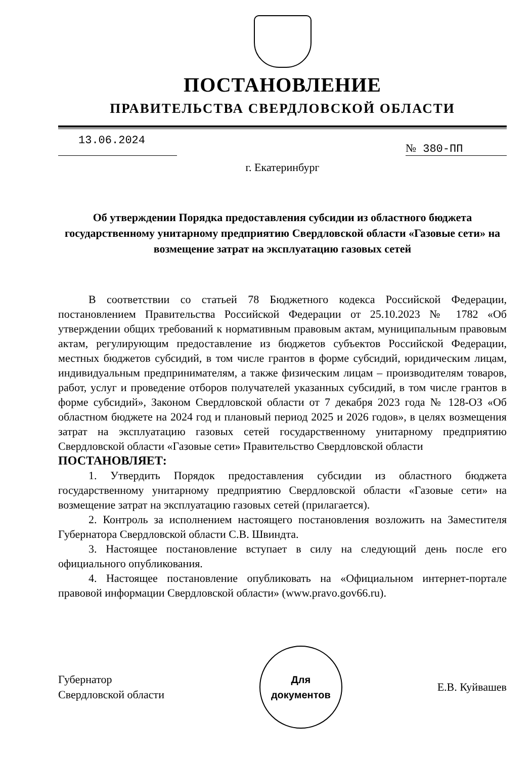ПОСТАНОВЛЕНИЕ
ПРАВИТЕЛЬСТВА СВЕРДЛОВСКОЙ ОБЛАСТИ
13.06.2024
№ 380-ПП
г. Екатеринбург
Об утверждении Порядка предоставления субсидии из областного бюджета государственному унитарному предприятию Свердловской области «Газовые сети» на возмещение затрат на эксплуатацию газовых сетей
В соответствии со статьей 78 Бюджетного кодекса Российской Федерации, постановлением Правительства Российской Федерации от 25.10.2023 № 1782 «Об утверждении общих требований к нормативным правовым актам, муниципальным правовым актам, регулирующим предоставление из бюджетов субъектов Российской Федерации, местных бюджетов субсидий, в том числе грантов в форме субсидий, юридическим лицам, индивидуальным предпринимателям, а также физическим лицам – производителям товаров, работ, услуг и проведение отборов получателей указанных субсидий, в том числе грантов в форме субсидий», Законом Свердловской области от 7 декабря 2023 года № 128-ОЗ «Об областном бюджете на 2024 год и плановый период 2025 и 2026 годов», в целях возмещения затрат на эксплуатацию газовых сетей государственному унитарному предприятию Свердловской области «Газовые сети» Правительство Свердловской области
ПОСТАНОВЛЯЕТ:
1. Утвердить Порядок предоставления субсидии из областного бюджета государственному унитарному предприятию Свердловской области «Газовые сети» на возмещение затрат на эксплуатацию газовых сетей (прилагается).
2. Контроль за исполнением настоящего постановления возложить на Заместителя Губернатора Свердловской области С.В. Швиндта.
3. Настоящее постановление вступает в силу на следующий день после его официального опубликования.
4. Настоящее постановление опубликовать на «Официальном интернет-портале правовой информации Свердловской области» (www.pravo.gov66.ru).
Губернатор
Свердловской области
Для
документов
Е.В. Куйвашев